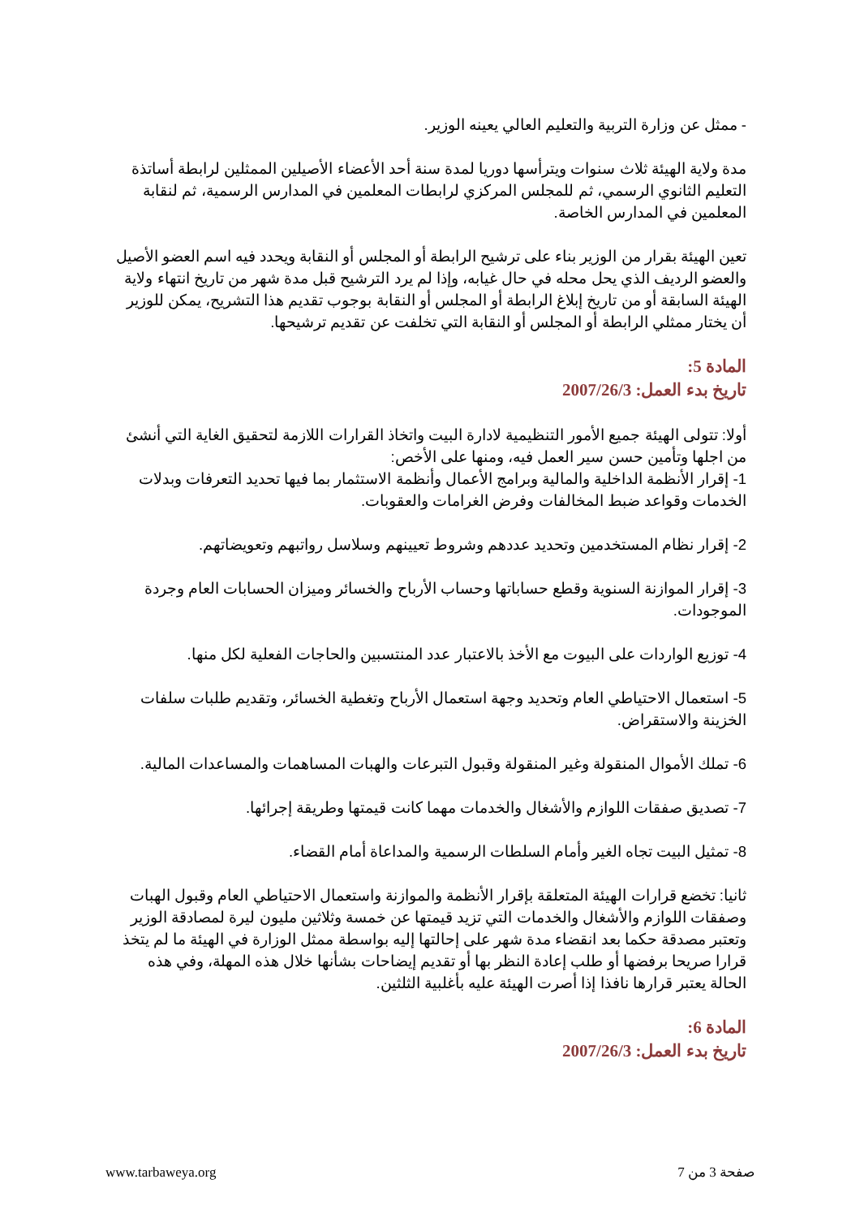- ممثل عن وزارة التربية والتعليم العالي يعينه الوزير.
مدة ولاية الهيئة ثلاث سنوات ويترأسها دوريا لمدة سنة أحد الأعضاء الأصيلين الممثلين لرابطة أساتذة التعليم الثانوي الرسمي، ثم للمجلس المركزي لرابطات المعلمين في المدارس الرسمية، ثم لنقابة المعلمين في المدارس الخاصة.
تعين الهيئة بقرار من الوزير بناء على ترشيح الرابطة أو المجلس أو النقابة ويحدد فيه اسم العضو الأصيل والعضو الرديف الذي يحل محله في حال غيابه، وإذا لم يرد الترشيح قبل مدة شهر من تاريخ انتهاء ولاية الهيئة السابقة أو من تاريخ إبلاغ الرابطة أو المجلس أو النقابة بوجوب تقديم هذا التشريح، يمكن للوزير أن يختار ممثلي الرابطة أو المجلس أو النقابة التي تخلفت عن تقديم ترشيحها.
المادة 5:
تاريخ بدء العمل: 2007/26/3
أولا: تتولى الهيئة جميع الأمور التنظيمية لادارة البيت واتخاذ القرارات اللازمة لتحقيق الغاية التي أنشئ من اجلها وتأمين حسن سير العمل فيه، ومنها على الأخص:
1- إقرار الأنظمة الداخلية والمالية وبرامج الأعمال وأنظمة الاستثمار بما فيها تحديد التعرفات وبدلات الخدمات وقواعد ضبط المخالفات وفرض الغرامات والعقوبات.
2- إقرار نظام المستخدمين وتحديد عددهم وشروط تعيينهم وسلاسل رواتبهم وتعويضاتهم.
3- إقرار الموازنة السنوية وقطع حساباتها وحساب الأرباح والخسائر وميزان الحسابات العام وجردة الموجودات.
4- توزيع الواردات على البيوت مع الأخذ بالاعتبار عدد المنتسبين والحاجات الفعلية لكل منها.
5- استعمال الاحتياطي العام وتحديد وجهة استعمال الأرباح وتغطية الخسائر، وتقديم طلبات سلفات الخزينة والاستقراض.
6- تملك الأموال المنقولة وغير المنقولة وقبول التبرعات والهبات المساهمات والمساعدات المالية.
7- تصديق صفقات اللوازم والأشغال والخدمات مهما كانت قيمتها وطريقة إجرائها.
8- تمثيل البيت تجاه الغير وأمام السلطات الرسمية والمداعاة أمام القضاء.
ثانيا: تخضع قرارات الهيئة المتعلقة بإقرار الأنظمة والموازنة واستعمال الاحتياطي العام وقبول الهبات وصفقات اللوازم والأشغال والخدمات التي تزيد قيمتها عن خمسة وثلاثين مليون ليرة لمصادقة الوزير وتعتبر مصدقة حكما بعد انقضاء مدة شهر على إحالتها إليه بواسطة ممثل الوزارة في الهيئة ما لم يتخذ قرارا صريحا برفضها أو طلب إعادة النظر بها أو تقديم إيضاحات بشأنها خلال هذه المهلة، وفي هذه الحالة يعتبر قرارها نافذا إذا أصرت الهيئة عليه بأغلبية الثلثين.
المادة 6:
تاريخ بدء العمل: 2007/26/3
صفحة 3 من 7 www.tarbaweya.org